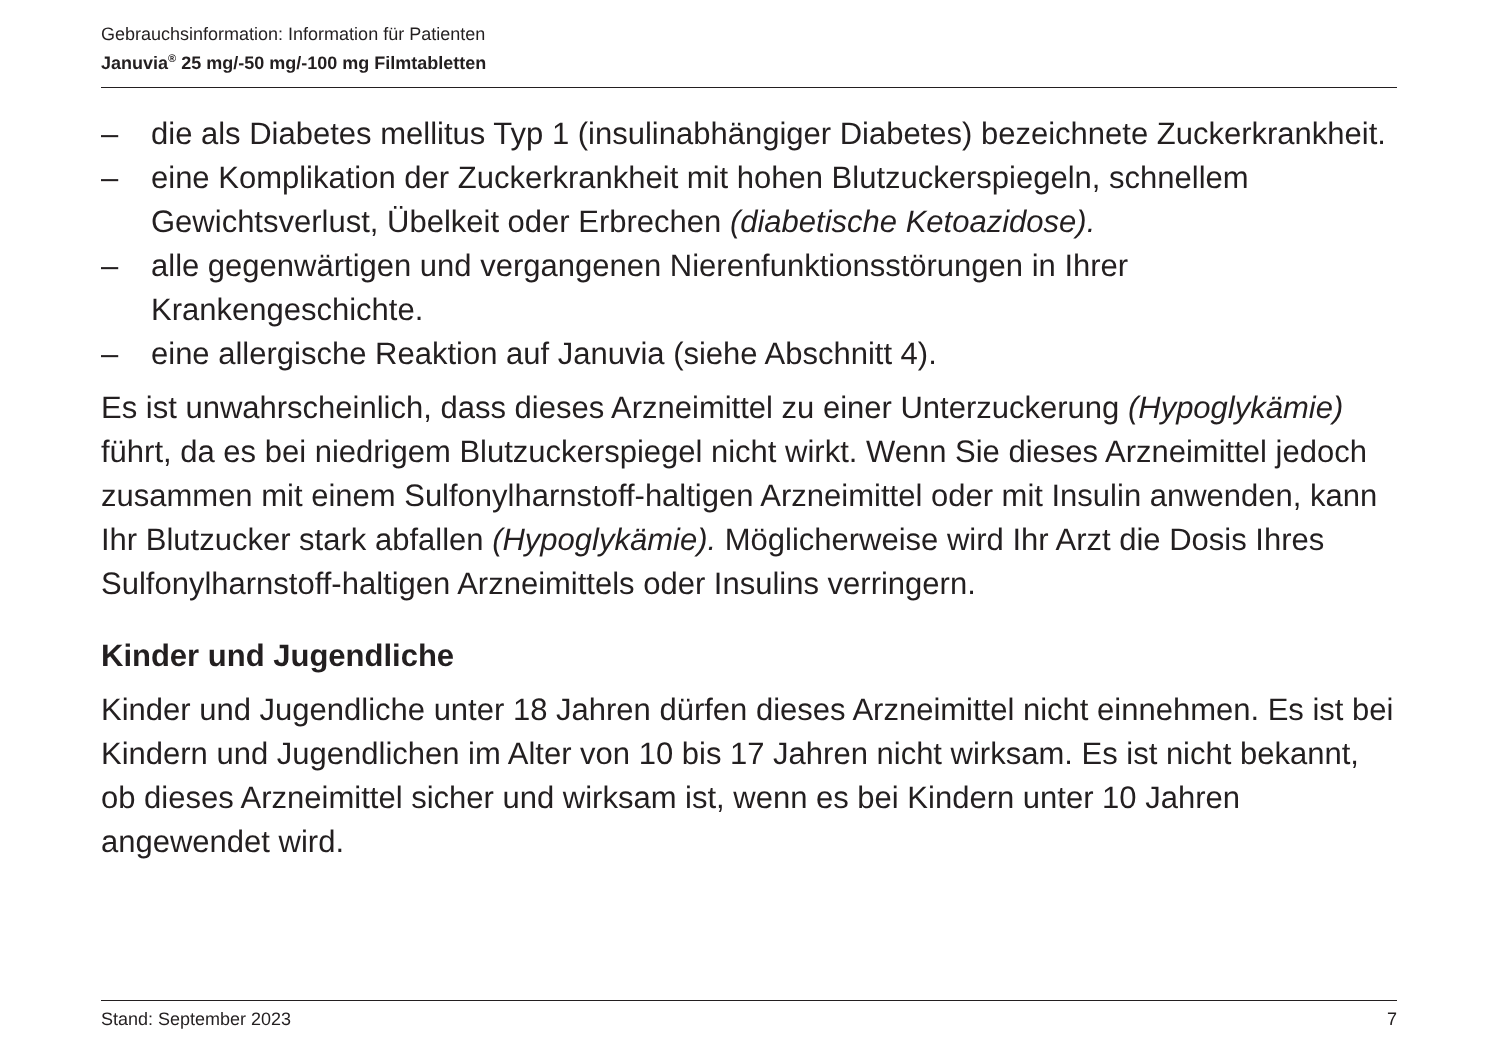Gebrauchsinformation: Information für Patienten
Januvia<sup>®</sup> 25 mg/-50 mg/-100 mg Filmtabletten
– die als Diabetes mellitus Typ 1 (insulinabhängiger Diabetes) bezeichnete Zuckerkrankheit.
– eine Komplikation der Zuckerkrankheit mit hohen Blutzuckerspiegeln, schnellem Gewichtsverlust, Übelkeit oder Erbrechen (diabetische Ketoazidose).
– alle gegenwärtigen und vergangenen Nierenfunktionsstörungen in Ihrer Krankengeschichte.
– eine allergische Reaktion auf Januvia (siehe Abschnitt 4).
Es ist unwahrscheinlich, dass dieses Arzneimittel zu einer Unterzuckerung (Hypoglykämie) führt, da es bei niedrigem Blutzuckerspiegel nicht wirkt. Wenn Sie dieses Arzneimittel jedoch zusammen mit einem Sulfonylharnstoff-haltigen Arzneimittel oder mit Insulin anwenden, kann Ihr Blutzucker stark abfallen (Hypoglykämie). Möglicherweise wird Ihr Arzt die Dosis Ihres Sulfonylharnstoff-haltigen Arzneimittels oder Insulins verringern.
Kinder und Jugendliche
Kinder und Jugendliche unter 18 Jahren dürfen dieses Arzneimittel nicht einnehmen. Es ist bei Kindern und Jugendlichen im Alter von 10 bis 17 Jahren nicht wirksam. Es ist nicht bekannt, ob dieses Arzneimittel sicher und wirksam ist, wenn es bei Kindern unter 10 Jahren angewendet wird.
Stand: September 2023 7